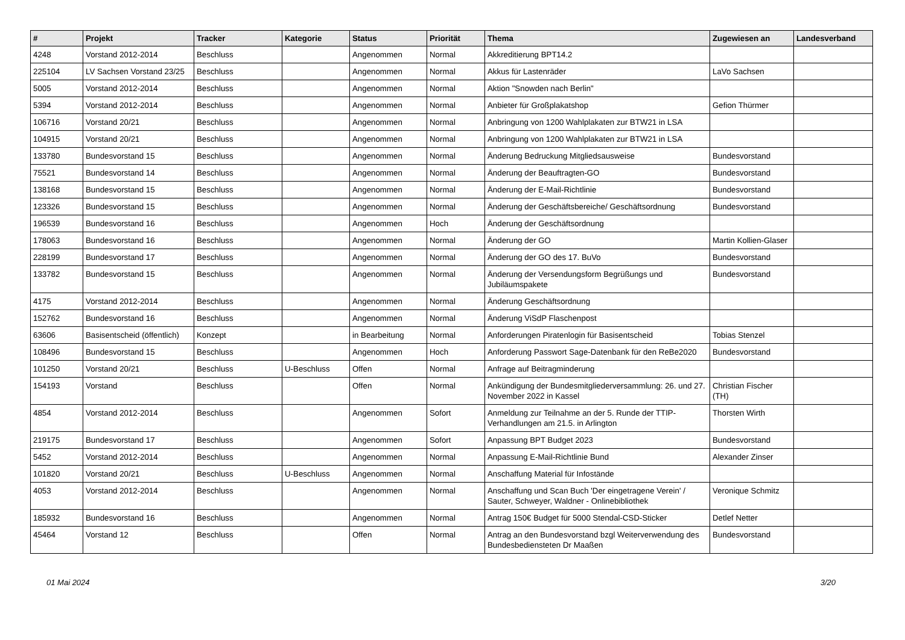| # | Projekt | Tracker | Kategorie | Status | Priorität | Thema | Zugewiesen an | Landesverband |
| --- | --- | --- | --- | --- | --- | --- | --- | --- |
| 4248 | Vorstand 2012-2014 | Beschluss | | Angenommen | Normal | Akkreditierung BPT14.2 | | |
| 225104 | LV Sachsen Vorstand 23/25 | Beschluss | | Angenommen | Normal | Akkus für Lastenräder | LaVo Sachsen | |
| 5005 | Vorstand 2012-2014 | Beschluss | | Angenommen | Normal | Aktion "Snowden nach Berlin" | | |
| 5394 | Vorstand 2012-2014 | Beschluss | | Angenommen | Normal | Anbieter für Großplakatshop | Gefion Thürmer | |
| 106716 | Vorstand 20/21 | Beschluss | | Angenommen | Normal | Anbringung von 1200 Wahlplakaten zur BTW21 in LSA | | |
| 104915 | Vorstand 20/21 | Beschluss | | Angenommen | Normal | Anbringung von 1200 Wahlplakaten zur BTW21 in LSA | | |
| 133780 | Bundesvorstand 15 | Beschluss | | Angenommen | Normal | Änderung Bedruckung Mitgliedsausweise | Bundesvorstand | |
| 75521 | Bundesvorstand 14 | Beschluss | | Angenommen | Normal | Änderung der Beauftragten-GO | Bundesvorstand | |
| 138168 | Bundesvorstand 15 | Beschluss | | Angenommen | Normal | Änderung der E-Mail-Richtlinie | Bundesvorstand | |
| 123326 | Bundesvorstand 15 | Beschluss | | Angenommen | Normal | Änderung der Geschäftsbereiche/ Geschäftsordnung | Bundesvorstand | |
| 196539 | Bundesvorstand 16 | Beschluss | | Angenommen | Hoch | Änderung der Geschäftsordnung | | |
| 178063 | Bundesvorstand 16 | Beschluss | | Angenommen | Normal | Änderung der GO | Martin Kollien-Glaser | |
| 228199 | Bundesvorstand 17 | Beschluss | | Angenommen | Normal | Änderung der GO des 17. BuVo | Bundesvorstand | |
| 133782 | Bundesvorstand 15 | Beschluss | | Angenommen | Normal | Änderung der Versendungsform Begrüßungs und Jubiläumspakete | Bundesvorstand | |
| 4175 | Vorstand 2012-2014 | Beschluss | | Angenommen | Normal | Änderung Geschäftsordnung | | |
| 152762 | Bundesvorstand 16 | Beschluss | | Angenommen | Normal | Änderung ViSdP Flaschenpost | | |
| 63606 | Basisentscheid (öffentlich) | Konzept | | in Bearbeitung | Normal | Anforderungen Piratenlogin für Basisentscheid | Tobias Stenzel | |
| 108496 | Bundesvorstand 15 | Beschluss | | Angenommen | Hoch | Anforderung Passwort Sage-Datenbank für den ReBe2020 | Bundesvorstand | |
| 101250 | Vorstand 20/21 | Beschluss | U-Beschluss | Offen | Normal | Anfrage auf Beitragminderung | | |
| 154193 | Vorstand | Beschluss | | Offen | Normal | Ankündigung der Bundesmitgliederversammlung: 26. und 27. November 2022 in Kassel | Christian Fischer (TH) | |
| 4854 | Vorstand 2012-2014 | Beschluss | | Angenommen | Sofort | Anmeldung zur Teilnahme an der 5. Runde der TTIP-Verhandlungen am 21.5. in Arlington | Thorsten Wirth | |
| 219175 | Bundesvorstand 17 | Beschluss | | Angenommen | Sofort | Anpassung BPT Budget 2023 | Bundesvorstand | |
| 5452 | Vorstand 2012-2014 | Beschluss | | Angenommen | Normal | Anpassung E-Mail-Richtlinie Bund | Alexander Zinser | |
| 101820 | Vorstand 20/21 | Beschluss | U-Beschluss | Angenommen | Normal | Anschaffung Material für Infostände | | |
| 4053 | Vorstand 2012-2014 | Beschluss | | Angenommen | Normal | Anschaffung und Scan Buch 'Der eingetragene Verein' / Sauter, Schweyer, Waldner - Onlinebibliothek | Veronique Schmitz | |
| 185932 | Bundesvorstand 16 | Beschluss | | Angenommen | Normal | Antrag 150€ Budget für 5000 Stendal-CSD-Sticker | Detlef Netter | |
| 45464 | Vorstand 12 | Beschluss | | Offen | Normal | Antrag an den Bundesvorstand bzgl Weiterverwendung des Bundesbediensteten Dr Maaßen | Bundesvorstand | |
01 Mai 2024 3/20